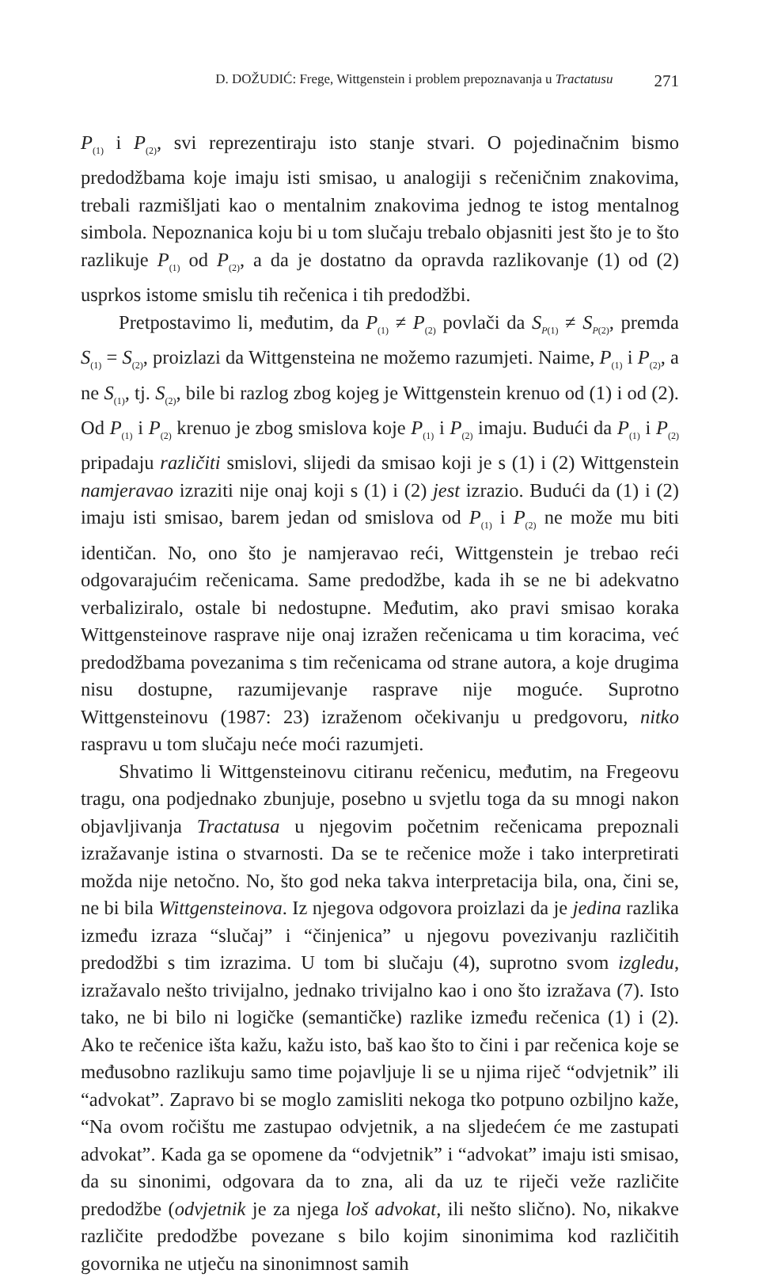D. DOŽUDIĆ: Frege, Wittgenstein i problem prepoznavanja u Tractatusu 271
P<sub>(1)</sub> i P<sub>(2)</sub>, svi reprezentiraju isto stanje stvari. O pojedinačnim bismo predodžbama koje imaju isti smisao, u analogiji s rečeničnim znakovima, trebali razmišljati kao o mentalnim znakovima jednog te istog mentalnog simbola. Nepoznanica koju bi u tom slučaju trebalo objasniti jest što je to što razlikuje P<sub>(1)</sub> od P<sub>(2)</sub>, a da je dostatno da opravda razlikovanje (1) od (2) usprkos istome smislu tih rečenica i tih predodžbi.
Pretpostavimo li, međutim, da P<sub>(1)</sub> ≠ P<sub>(2)</sub> povlači da S<sub>P(1)</sub> ≠ S<sub>P(2)</sub>, premda S<sub>(1)</sub> = S<sub>(2)</sub>, proizlazi da Wittgensteina ne možemo razumjeti. Naime, P<sub>(1)</sub> i P<sub>(2)</sub>, a ne S<sub>(1)</sub>, tj. S<sub>(2)</sub>, bile bi razlog zbog kojeg je Wittgenstein krenuo od (1) i od (2). Od P<sub>(1)</sub> i P<sub>(2)</sub> krenuo je zbog smislova koje P<sub>(1)</sub> i P<sub>(2)</sub> imaju. Budući da P<sub>(1)</sub> i P<sub>(2)</sub> pripadaju različiti smislovi, slijedi da smisao koji je s (1) i (2) Wittgenstein namjeravao izraziti nije onaj koji s (1) i (2) jest izrazio. Budući da (1) i (2) imaju isti smisao, barem jedan od smislova od P<sub>(1)</sub> i P<sub>(2)</sub> ne može mu biti identičan. No, ono što je namjeravao reći, Wittgenstein je trebao reći odgovarajućim rečenicama. Same predodžbe, kada ih se ne bi adekvatno verbaliziralo, ostale bi nedostupne. Međutim, ako pravi smisao koraka Wittgensteinove rasprave nije onaj izražen rečenicama u tim koracima, već predodžbama povezanima s tim rečenicama od strane autora, a koje drugima nisu dostupne, razumijevanje rasprave nije moguće. Suprotno Wittgensteinovu (1987: 23) izraženom očekivanju u predgovoru, nitko raspravu u tom slučaju neće moći razumjeti.
Shvatimo li Wittgensteinovu citiranu rečenicu, međutim, na Fregeovu tragu, ona podjednako zbunjuje, posebno u svjetlu toga da su mnogi nakon objavljivanja Tractatusa u njegovim početnim rečenicama prepoznali izražavanje istina o stvarnosti. Da se te rečenice može i tako interpretirati možda nije netočno. No, što god neka takva interpretacija bila, ona, čini se, ne bi bila Wittgensteinova. Iz njegova odgovora proizlazi da je jedina razlika između izraza “slučaj” i “činjenica” u njegovu povezivanju različitih predodžbi s tim izrazima. U tom bi slučaju (4), suprotno svom izgledu, izražavalo nešto trivijalno, jednako trivijalno kao i ono što izražava (7). Isto tako, ne bi bilo ni logičke (semantičke) razlike između rečenica (1) i (2). Ako te rečenice išta kažu, kažu isto, baš kao što to čini i par rečenica koje se međusobno razlikuju samo time pojavljuje li se u njima riječ “odvjetnik” ili “advokat”. Zapravo bi se moglo zamisliti nekoga tko potpuno ozbiljno kaže, “Na ovom ročištu me zastupao odvjetnik, a na sljedećem će me zastupati advokat”. Kada ga se opomene da “odvjetnik” i “advokat” imaju isti smisao, da su sinonimi, odgovara da to zna, ali da uz te riječi veže različite predodžbe (odvjetnik je za njega loš advokat, ili nešto slično). No, nikakve različite predodžbe povezane s bilo kojim sinonimima kod različitih govornika ne utječu na sinonimnost samih